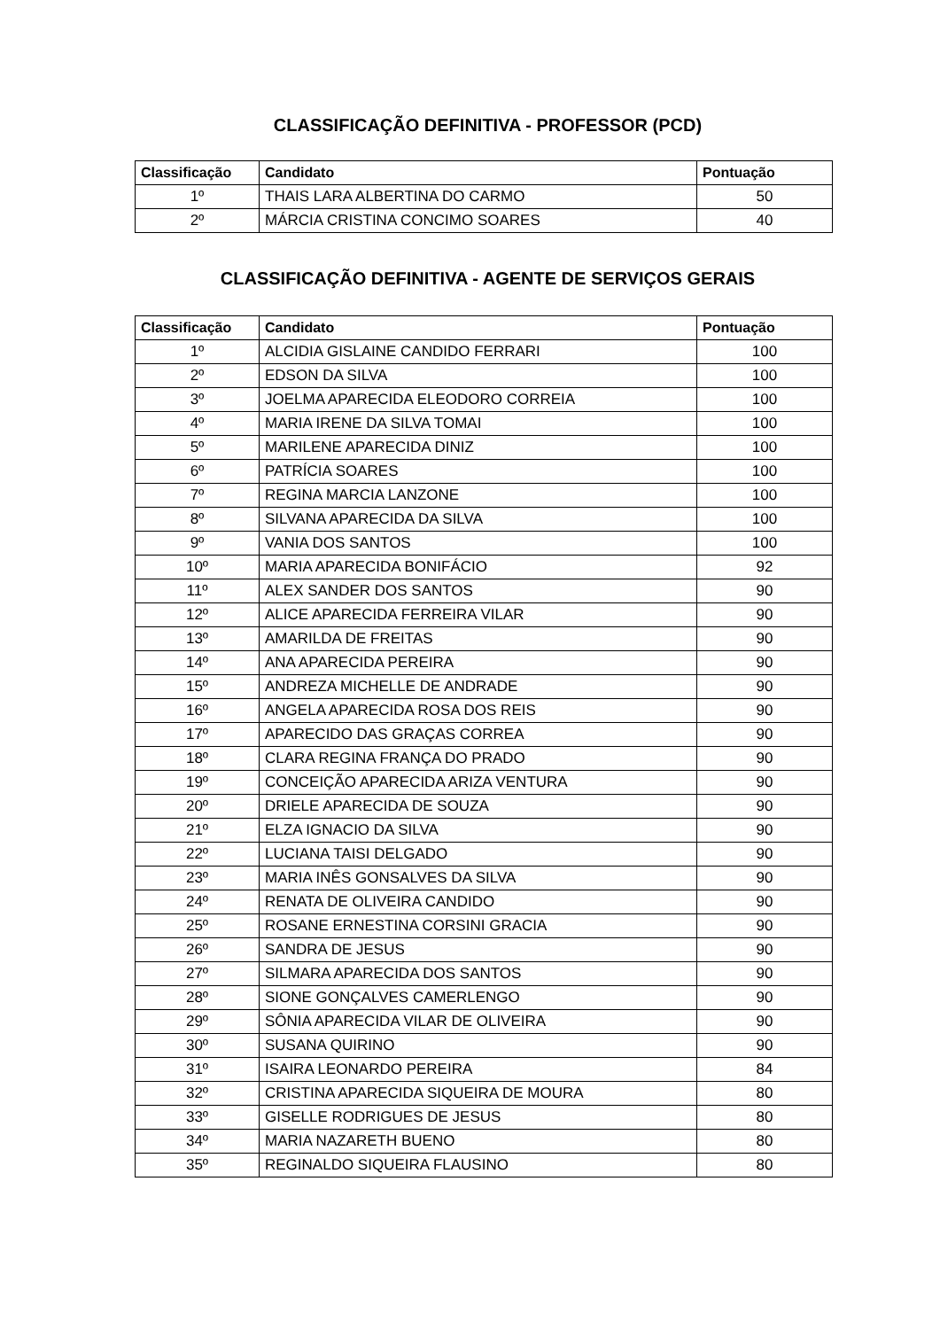CLASSIFICAÇÃO DEFINITIVA - PROFESSOR (PCD)
| Classificação | Candidato | Pontuação |
| --- | --- | --- |
| 1º | THAIS LARA ALBERTINA DO CARMO | 50 |
| 2º | MÁRCIA CRISTINA CONCIMO SOARES | 40 |
CLASSIFICAÇÃO DEFINITIVA - AGENTE DE SERVIÇOS GERAIS
| Classificação | Candidato | Pontuação |
| --- | --- | --- |
| 1º | ALCIDIA GISLAINE CANDIDO FERRARI | 100 |
| 2º | EDSON DA SILVA | 100 |
| 3º | JOELMA APARECIDA ELEODORO CORREIA | 100 |
| 4º | MARIA IRENE DA SILVA TOMAI | 100 |
| 5º | MARILENE APARECIDA DINIZ | 100 |
| 6º | PATRÍCIA SOARES | 100 |
| 7º | REGINA MARCIA LANZONE | 100 |
| 8º | SILVANA APARECIDA DA SILVA | 100 |
| 9º | VANIA DOS SANTOS | 100 |
| 10º | MARIA APARECIDA BONIFÁCIO | 92 |
| 11º | ALEX SANDER DOS SANTOS | 90 |
| 12º | ALICE APARECIDA FERREIRA VILAR | 90 |
| 13º | AMARILDA DE FREITAS | 90 |
| 14º | ANA APARECIDA PEREIRA | 90 |
| 15º | ANDREZA MICHELLE DE ANDRADE | 90 |
| 16º | ANGELA APARECIDA ROSA DOS REIS | 90 |
| 17º | APARECIDO DAS GRAÇAS CORREA | 90 |
| 18º | CLARA REGINA FRANÇA DO PRADO | 90 |
| 19º | CONCEIÇÃO APARECIDA ARIZA VENTURA | 90 |
| 20º | DRIELE APARECIDA DE SOUZA | 90 |
| 21º | ELZA IGNACIO DA SILVA | 90 |
| 22º | LUCIANA TAISI DELGADO | 90 |
| 23º | MARIA INÊS GONSALVES DA SILVA | 90 |
| 24º | RENATA DE OLIVEIRA CANDIDO | 90 |
| 25º | ROSANE ERNESTINA CORSINI GRACIA | 90 |
| 26º | SANDRA DE JESUS | 90 |
| 27º | SILMARA APARECIDA DOS SANTOS | 90 |
| 28º | SIONE GONÇALVES CAMERLENGO | 90 |
| 29º | SÔNIA APARECIDA VILAR DE OLIVEIRA | 90 |
| 30º | SUSANA QUIRINO | 90 |
| 31º | ISAIRA LEONARDO PEREIRA | 84 |
| 32º | CRISTINA APARECIDA SIQUEIRA DE MOURA | 80 |
| 33º | GISELLE RODRIGUES DE JESUS | 80 |
| 34º | MARIA NAZARETH BUENO | 80 |
| 35º | REGINALDO SIQUEIRA FLAUSINO | 80 |